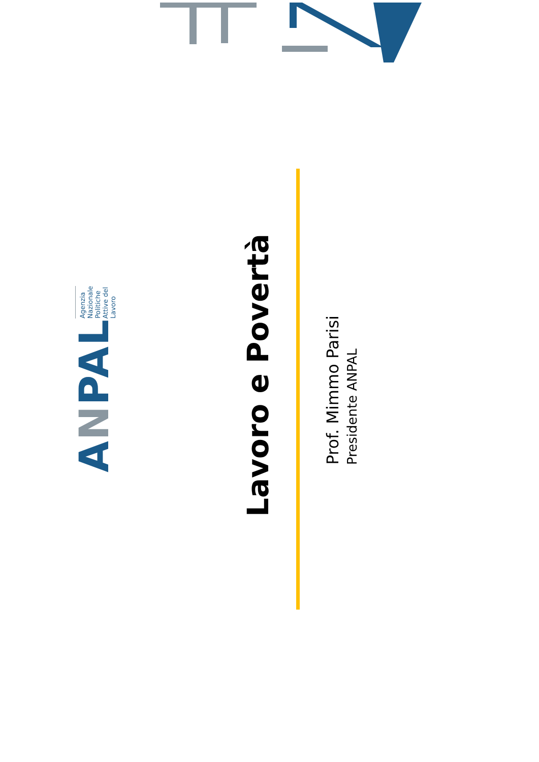ANPAL
Agenzia Nazionale Politiche Attive del Lavoro
Lavoro e Povertà
Prof. Mimmo Parisi
Presidente ANPAL